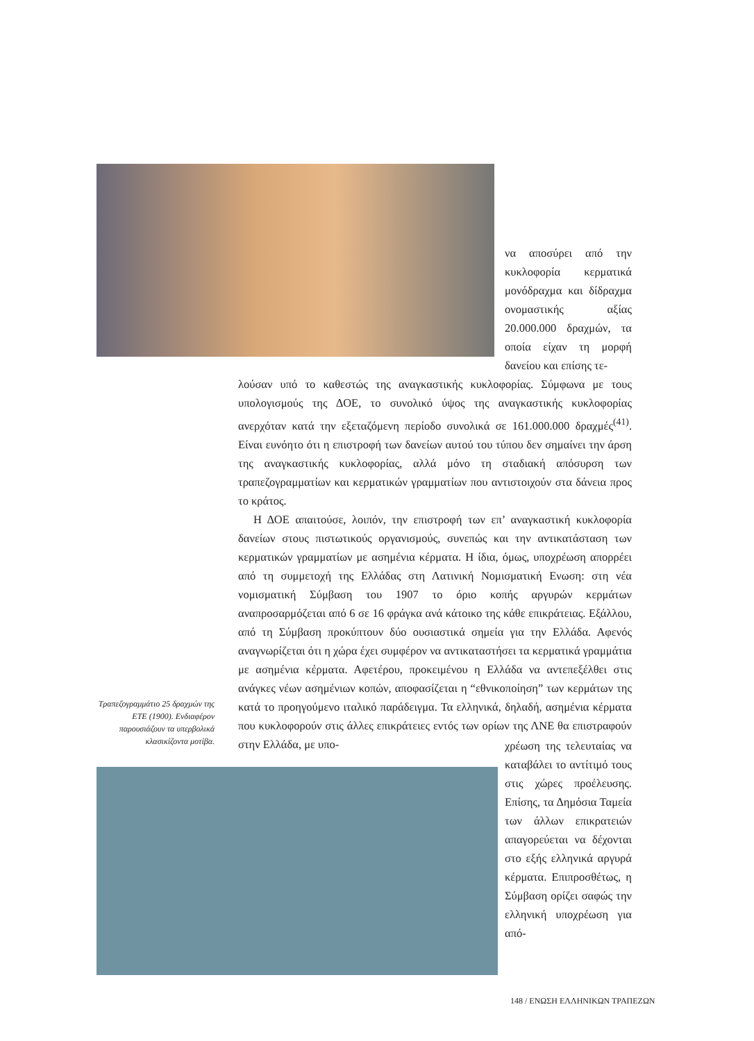να αποσύρει από την κυκλοφορία κερματικά μονόδραχμα και δίδραχμα ονομαστικής αξίας 20.000.000 δραχμών, τα οποία είχαν τη μορφή δανείου και επίσης τε-
λούσαν υπό το καθεστώς της αναγκαστικής κυκλοφορίας. Σύμφωνα με τους υπολογισμούς της ΔΟΕ, το συνολικό ύψος της αναγκαστικής κυκλοφορίας ανερχόταν κατά την εξεταζόμενη περίοδο συνολικά σε 161.000.000 δραχμές<sup>(41)</sup>. Είναι ευνόητο ότι η επιστροφή των δανείων αυτού του τύπου δεν σημαίνει την άρση της αναγκαστικής κυκλοφορίας, αλλά μόνο τη σταδιακή απόσυρση των τραπεζογραμματίων και κερματικών γραμματίων που αντιστοιχούν στα δάνεια προς το κράτος.
Η ΔΟΕ απαιτούσε, λοιπόν, την επιστροφή των επ’ αναγκαστική κυκλοφορία δανείων στους πιστωτικούς οργανισμούς, συνεπώς και την αντικατάσταση των κερματικών γραμματίων με ασημένια κέρματα. Η ίδια, όμως, υποχρέωση απορρέει από τη συμμετοχή της Ελλάδας στη Λατινική Νομισματική Ενωση: στη νέα νομισματική Σύμβαση του 1907 το όριο κοπής αργυρών κερμάτων αναπροσαρμόζεται από 6 σε 16 φράγκα ανά κάτοικο της κάθε επικράτειας. Εξάλλου, από τη Σύμβαση προκύπτουν δύο ουσιαστικά σημεία για την Ελλάδα. Αφενός αναγνωρίζεται ότι η χώρα έχει συμφέρον να αντικαταστήσει τα κερματικά γραμμάτια με ασημένια κέρματα. Αφετέρου, προκειμένου η Ελλάδα να αντεπεξέλθει στις ανάγκες νέων ασημένιων κοπών, αποφασίζεται η “εθνικοποίηση” των κερμάτων της κατά το προηγούμενο ιταλικό παράδειγμα. Τα ελληνικά, δηλαδή, ασημένια κέρματα που κυκλοφορούν στις άλλες επικράτειες εντός των ορίων της ΛΝΕ θα επιστραφούν στην Ελλάδα, με υπο-
Τραπεζογραμμάτιο 25 δραχμών της ΕΤΕ (1900). Ενδιαφέρον παρουσιάζουν τα υπερβολικά κλασικίζοντα μοτίβα.
χρέωση της τελευταίας να καταβάλει το αντίτιμό τους στις χώρες προέλευσης. Επίσης, τα Δημόσια Ταμεία των άλλων επικρατειών απαγορεύεται να δέχονται στο εξής ελληνικά αργυρά κέρματα. Επιπροσθέτως, η Σύμβαση ορίζει σαφώς την ελληνική υποχρέωση για από-
148 / ΕΝΩΣΗ ΕΛΛΗΝΙΚΩΝ ΤΡΑΠΕΖΩΝ